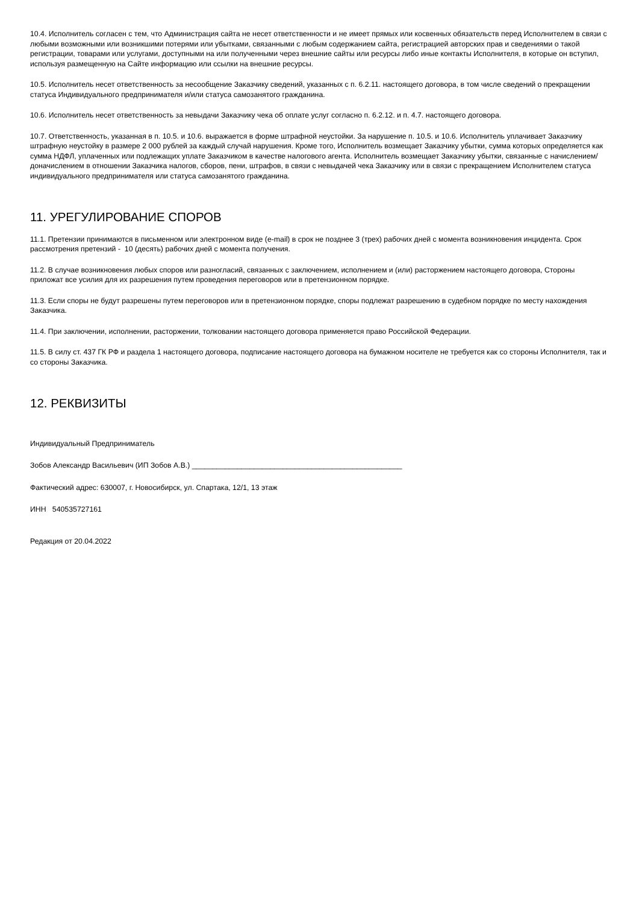10.4. Исполнитель согласен с тем, что Администрация сайта не несет ответственности и не имеет прямых или косвенных обязательств перед Исполнителем в связи с любыми возможными или возникшими потерями или убытками, связанными с любым содержанием сайта, регистрацией авторских прав и сведениями о такой регистрации, товарами или услугами, доступными на или полученными через внешние сайты или ресурсы либо иные контакты Исполнителя, в которые он вступил, используя размещенную на Сайте информацию или ссылки на внешние ресурсы.
10.5. Исполнитель несет ответственность за несообщение Заказчику сведений, указанных с п. 6.2.11. настоящего договора, в том числе сведений о прекращении статуса Индивидуального предпринимателя и/или статуса самозанятого гражданина.
10.6. Исполнитель несет ответственность за невыдачи Заказчику чека об оплате услуг согласно п. 6.2.12. и п. 4.7. настоящего договора.
10.7. Ответственность, указанная в п. 10.5. и 10.6. выражается в форме штрафной неустойки. За нарушение п. 10.5. и 10.6. Исполнитель уплачивает Заказчику штрафную неустойку в размере 2 000 рублей за каждый случай нарушения. Кроме того, Исполнитель возмещает Заказчику убытки, сумма которых определяется как сумма НДФЛ, уплаченных или подлежащих уплате Заказчиком в качестве налогового агента. Исполнитель возмещает Заказчику убытки, связанные с начислением/доначислением в отношении Заказчика налогов, сборов, пени, штрафов, в связи с невыдачей чека Заказчику или в связи с прекращением Исполнителем статуса индивидуального предпринимателя или статуса самозанятого гражданина.
11. УРЕГУЛИРОВАНИЕ СПОРОВ
11.1. Претензии принимаются в письменном или электронном виде (e-mail) в срок не позднее 3 (трех) рабочих дней с момента возникновения инцидента. Срок рассмотрения претензий - 10 (десять) рабочих дней с момента получения.
11.2. В случае возникновения любых споров или разногласий, связанных с заключением, исполнением и (или) расторжением настоящего договора, Стороны приложат все усилия для их разрешения путем проведения переговоров или в претензионном порядке.
11.3. Если споры не будут разрешены путем переговоров или в претензионном порядке, споры подлежат разрешению в судебном порядке по месту нахождения Заказчика.
11.4. При заключении, исполнении, расторжении, толковании настоящего договора применяется право Российской Федерации.
11.5. В силу ст. 437 ГК РФ и раздела 1 настоящего договора, подписание настоящего договора на бумажном носителе не требуется как со стороны Исполнителя, так и со стороны Заказчика.
12. РЕКВИЗИТЫ
Индивидуальный Предприниматель
Зобов Александр Васильевич (ИП Зобов А.В.) ___________________________________________________
Фактический адрес: 630007, г. Новосибирск, ул. Спартака, 12/1, 13 этаж
ИНН 540535727161
Редакция от 20.04.2022